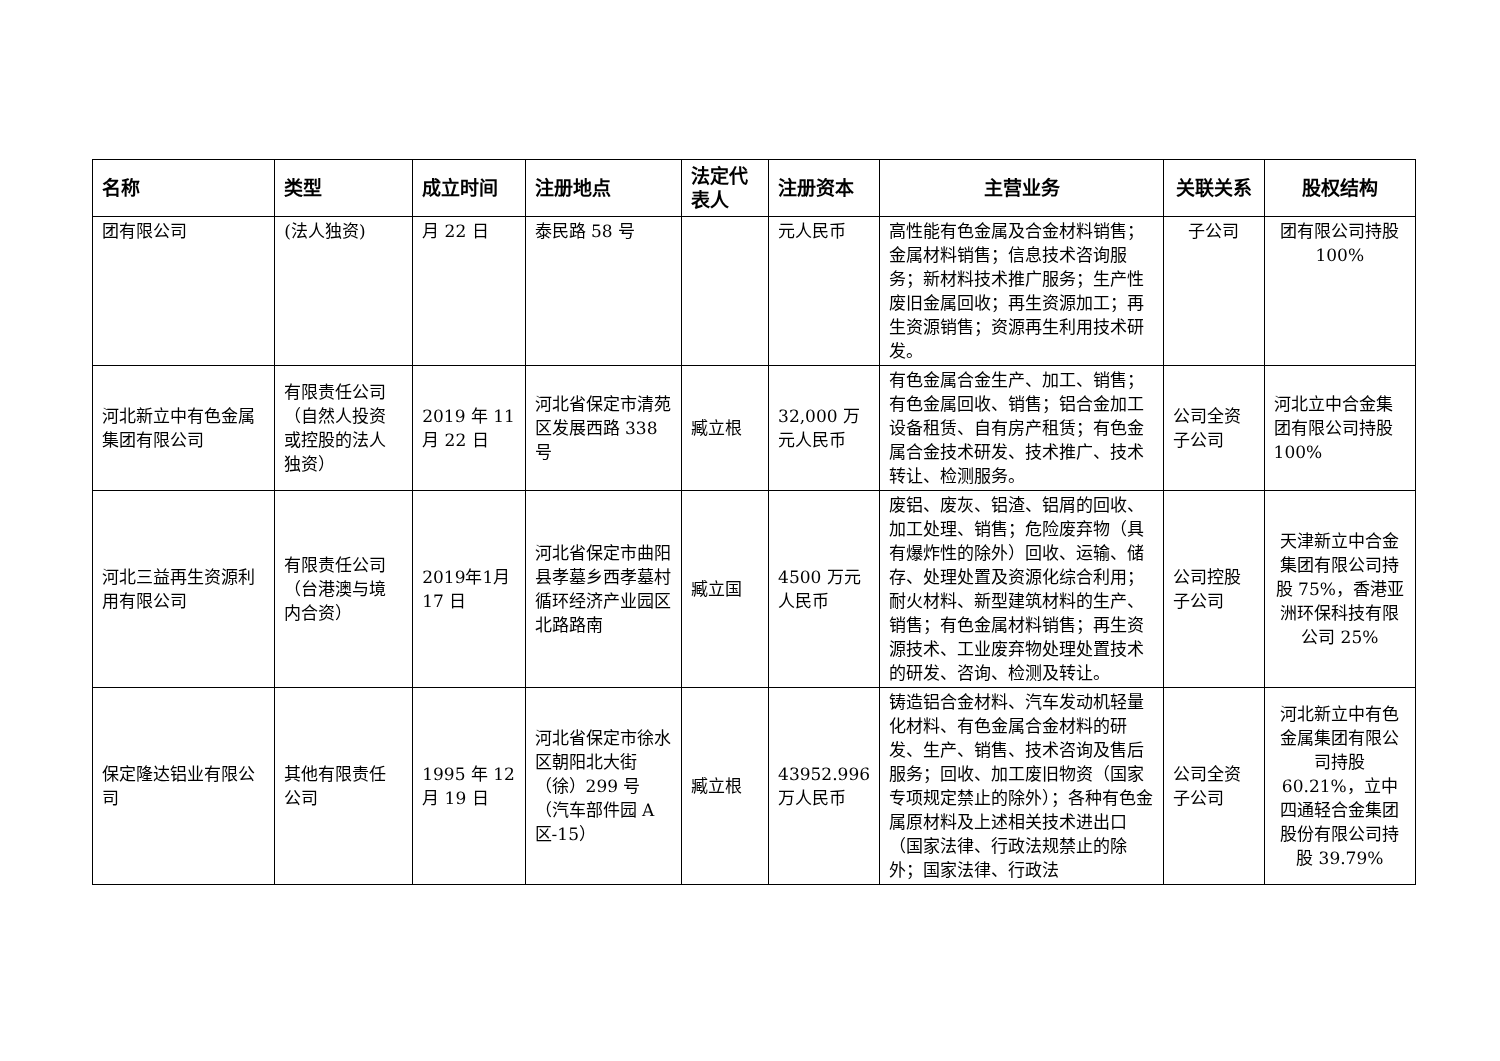| 名称 | 类型 | 成立时间 | 注册地点 | 法定代表人 | 注册资本 | 主营业务 | 关联关系 | 股权结构 |
| --- | --- | --- | --- | --- | --- | --- | --- | --- |
| 团有限公司 | (法人独资) | 月 22 日 | 泰民路 58 号 | | 元人民币 | 高性能有色金属及合金材料销售；金属材料销售；信息技术咨询服务；新材料技术推广服务；生产性废旧金属回收；再生资源加工；再生资源销售；资源再生利用技术研发。 | 子公司 | 团有限公司持股 100% |
| 河北新立中有色金属集团有限公司 | 有限责任公司（自然人投资或控股的法人独资） | 2019 年 11 月 22 日 | 河北省保定市清苑区发展西路 338 号 | 臧立根 | 32,000 万元人民币 | 有色金属合金生产、加工、销售；有色金属回收、销售；铝合金加工设备租赁、自有房产租赁；有色金属合金技术研发、技术推广、技术转让、检测服务。 | 公司全资子公司 | 河北立中合金集团有限公司持股 100% |
| 河北三益再生资源利用有限公司 | 有限责任公司（台港澳与境内合资） | 2019年1月 17 日 | 河北省保定市曲阳县孝墓乡西孝墓村循环经济产业园区北路路南 | 臧立国 | 4500 万元人民币 | 废铝、废灰、铝渣、铝屑的回收、加工处理、销售；危险废弃物（具有爆炸性的除外）回收、运输、储存、处理处置及资源化综合利用；耐火材料、新型建筑材料的生产、销售；有色金属材料销售；再生资源技术、工业废弃物处理处置技术的研发、咨询、检测及转让。 | 公司控股子公司 | 天津新立中合金集团有限公司持股 75%，香港亚洲环保科技有限公司 25% |
| 保定隆达铝业有限公司 | 其他有限责任公司 | 1995 年 12 月 19 日 | 河北省保定市徐水区朝阳北大街（徐）299 号（汽车部件园 A 区-15） | 臧立根 | 43952.996 万人民币 | 铸造铝合金材料、汽车发动机轻量化材料、有色金属合金材料的研发、生产、销售、技术咨询及售后服务；回收、加工废旧物资（国家专项规定禁止的除外）；各种有色金属原材料及上述相关技术进出口（国家法律、行政法规禁止的除外；国家法律、行政法 | 公司全资子公司 | 河北新立中有色金属集团有限公司持股 60.21%，立中四通轻合金集团股份有限公司持股 39.79% |